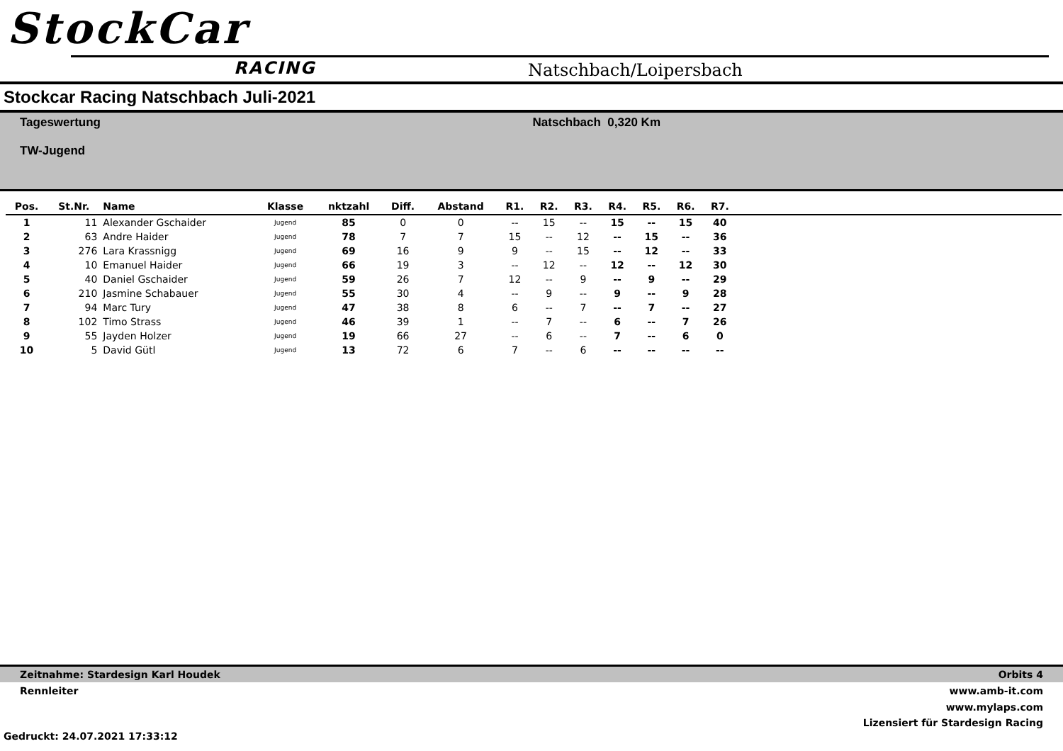StockCar
RACING Natschbach/Loipersbach
Stockcar Racing Natschbach Juli-2021
Tageswertung
TW-Jugend
Natschbach 0,320 Km
| Pos. | St.Nr. | Name | Klasse | nktzahl | Diff. | Abstand | R1. | R2. | R3. | R4. | R5. | R6. | R7. | |
| --- | --- | --- | --- | --- | --- | --- | --- | --- | --- | --- | --- | --- | --- | --- |
| 1 | 11 | Alexander Gschaider | Jugend | 85 | 0 | 0 | -- | 15 | -- | 15 | -- | 15 | 40 | |
| 2 | 63 | Andre Haider | Jugend | 78 | 7 | 7 | 15 | -- | 12 | -- | 15 | -- | 36 | |
| 3 | 276 | Lara Krassnigg | Jugend | 69 | 16 | 9 | 9 | -- | 15 | -- | 12 | -- | 33 | |
| 4 | 10 | Emanuel Haider | Jugend | 66 | 19 | 3 | -- | 12 | -- | 12 | -- | 12 | 30 | |
| 5 | 40 | Daniel Gschaider | Jugend | 59 | 26 | 7 | 12 | -- | 9 | -- | 9 | -- | 29 | |
| 6 | 210 | Jasmine Schabauer | Jugend | 55 | 30 | 4 | -- | 9 | -- | 9 | -- | 9 | 28 | |
| 7 | 94 | Marc Tury | Jugend | 47 | 38 | 8 | 6 | -- | 7 | -- | 7 | -- | 27 | |
| 8 | 102 | Timo Strass | Jugend | 46 | 39 | 1 | -- | 7 | -- | 6 | -- | 7 | 26 | |
| 9 | 55 | Jayden Holzer | Jugend | 19 | 66 | 27 | -- | 6 | -- | 7 | -- | 6 | 0 | |
| 10 | 5 | David Gütl | Jugend | 13 | 72 | 6 | 7 | -- | 6 | -- | -- | -- | -- | |
Zeitnahme: Stardesign Karl Houdek Orbits 4
Rennleiter www.amb-it.com
www.mylaps.com
Lizensiert für Stardesign Racing
Gedruckt: 24.07.2021 17:33:12